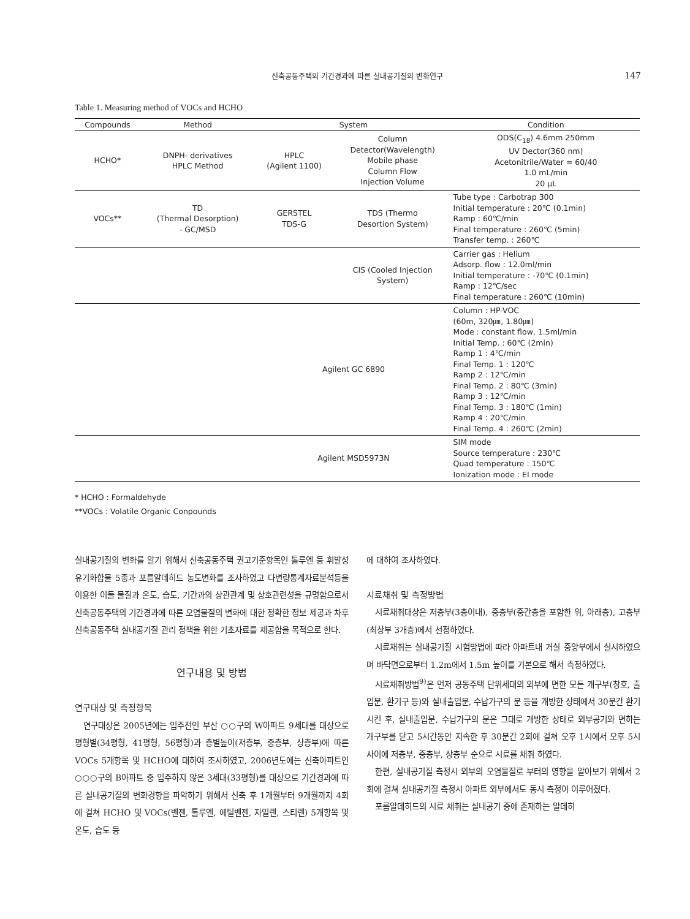신축공동주택의 기간경과에 따른 실내공기질의 변화연구
147
Table 1. Measuring method of VOCs and HCHO
| Compounds | Method | System | | Condition |
| --- | --- | --- | --- | --- |
| HCHO* | DNPH- derivatives HPLC Method | HPLC (Agilent 1100) | Column Detector(Wavelength) Mobile phase Column Flow Injection Volume | ODS(C<sub>18</sub>) 4.6mm 250mm UV Dector(360 nm) Acetonitrile/Water = 60/40 1.0 mL/min 20 μL |
| VOCs** | TD (Thermal Desorption) - GC/MSD | GERSTEL TDS-G | TDS (Thermo Desortion System) | Tube type : Carbotrap 300 Initial temperature : 20℃ (0.1min) Ramp : 60℃/min Final temperature : 260℃ (5min) Transfer temp. : 260℃ |
| | | | CIS (Cooled Injection System) | Carrier gas : Helium Adsorp. flow : 12.0ml/min Initial temperature : -70℃ (0.1min) Ramp : 12℃/sec Final temperature : 260℃ (10min) |
| | | Agilent GC 6890 | | Column : HP-VOC (60m, 320㎛, 1.80㎛) Mode : constant flow, 1.5ml/min Initial Temp. : 60℃ (2min) Ramp 1 : 4℃/min Final Temp. 1 : 120℃ Ramp 2 : 12℃/min Final Temp. 2 : 80℃ (3min) Ramp 3 : 12℃/min Final Temp. 3 : 180℃ (1min) Ramp 4 : 20℃/min Final Temp. 4 : 260℃ (2min) |
| | | Agilent MSD5973N | | SIM mode Source temperature : 230℃ Quad temperature : 150℃ Ionization mode : EI mode |
* HCHO : Formaldehyde
**VOCs : Volatile Organic Conpounds
실내공기질의 변화를 알기 위해서 신축공동주택 권고기준항목인 톨루엔 등 휘발성유기화합물 5종과 포름알데히드 농도변화를 조사하였고 다변량통계자료분석등을 이용한 이들 물질과 온도, 습도, 기간과의 상관관계 및 상호관련성을 규명함으로서 신축공동주택의 기간경과에 따른 오염물질의 변화에 대한 정확한 정보 제공과 차후 신축공동주택 실내공기질 관리 정책을 위한 기초자료를 제공함을 목적으로 한다.
연구내용 및 방법
연구대상 및 측정항목
연구대상은 2005년에는 입주전인 부산 ○○구의 W아파트 9세대를 대상으로 평형별(34평형, 41평형, 56평형)과 층별높이(저층부, 중층부, 상층부)에 따른 VOCs 5개항목 및 HCHO에 대하여 조사하였고, 2006년도에는 신축아파트인 ○○○구의 B아파트 중 입주하지 않은 3세대(33평형)를 대상으로 기간경과에 따른 실내공기질의 변화경향을 파악하기 위해서 신축 후 1개월부터 9개월까지 4회에 걸쳐 HCHO 및 VOCs(벤젠, 톨루엔, 에틸벤젠, 자일렌, 스티렌) 5개항목 및 온도, 습도 등
에 대하여 조사하였다.
시료채취 및 측정방법
시료채취대상은 저층부(3층이내), 중층부(중간층을 포함한 위, 아래층), 고층부(최상부 3개층)에서 선정하였다.
시료채취는 실내공기질 시험방법에 따라 아파트내 거실 중앙부에서 실시하였으며 바닥면으로부터 1.2m에서 1.5m 높이를 기본으로 해서 측정하였다.
시료채취방법<sup>9)</sup>은 먼저 공동주택 단위세대의 외부에 면한 모든 개구부(창호, 출입문, 환기구 등)와 실내출입문, 수납가구의 문 등을 개방한 상태에서 30분간 환기시킨 후, 실내출입문, 수납가구의 문은 그대로 개방한 상태로 외부공기와 면하는 개구부를 닫고 5시간동안 지속한 후 30분간 2회에 걸쳐 오후 1시에서 오후 5시 사이에 저층부, 중층부, 상층부 순으로 시료를 채취 하였다.
한편, 실내공기질 측정시 외부의 오염물질로 부터의 영향을 알아보기 위해서 2회에 걸쳐 실내공기질 측정시 아파트 외부에서도 동시 측정이 이루어졌다.
포름알데히드의 시료 채취는 실내공기 중에 존재하는 알데히